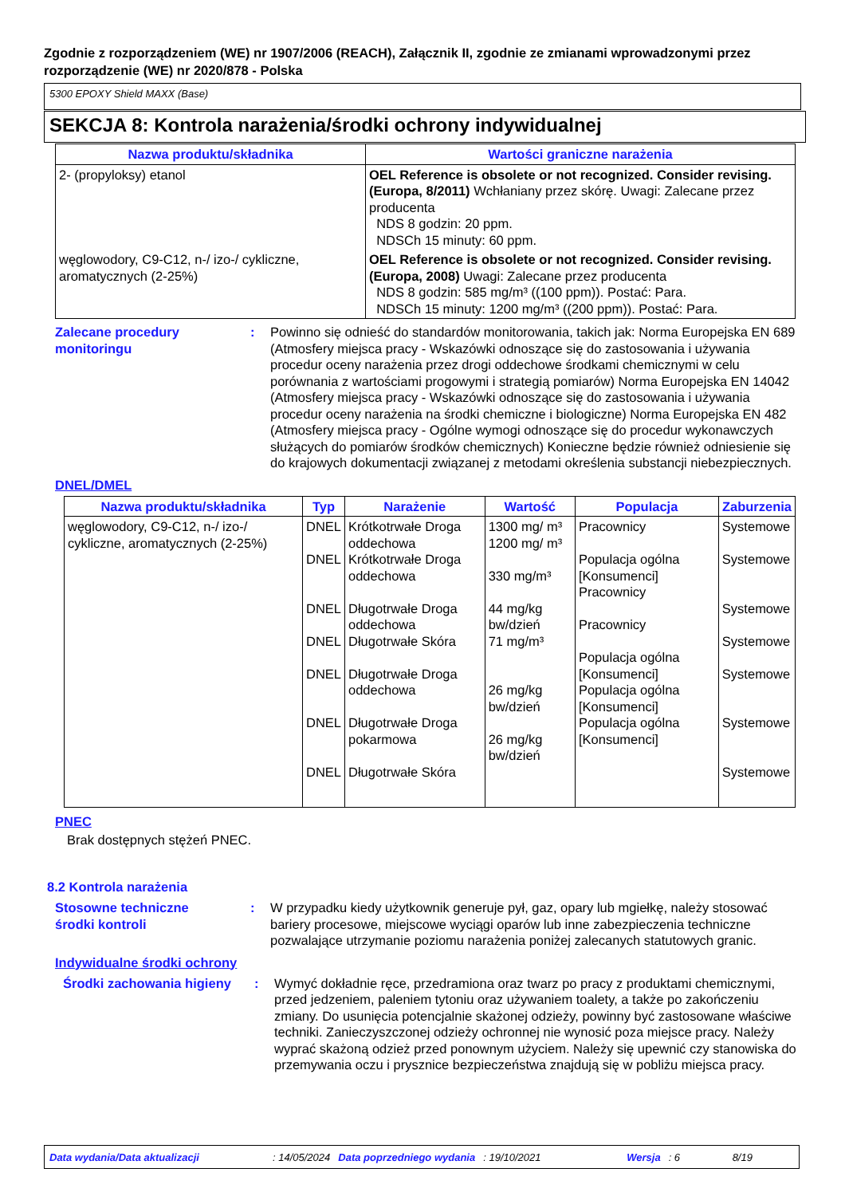Zgodnie z rozporządzeniem (WE) nr 1907/2006 (REACH), Załącznik II, zgodnie ze zmianami wprowadzonymi przez rozporządzenie (WE) nr 2020/878 - Polska
5300 EPOXY Shield MAXX (Base)
SEKCJA 8: Kontrola narażenia/środki ochrony indywidualnej
| Nazwa produktu/składnika | Wartości graniczne narażenia |
| --- | --- |
| 2- (propyloksy) etanol | OEL Reference is obsolete or not recognized. Consider revising. (Europa, 8/2011) Wchłaniany przez skórę. Uwagi: Zalecane przez producenta NDS 8 godzin: 20 ppm. NDSCh 15 minuty: 60 ppm. |
| węglowodory, C9-C12, n-/ izo-/ cykliczne, aromatycznych (2-25%) | OEL Reference is obsolete or not recognized. Consider revising. (Europa, 2008) Uwagi: Zalecane przez producenta NDS 8 godzin: 585 mg/m³ ((100 ppm)). Postać: Para. NDSCh 15 minuty: 1200 mg/m³ ((200 ppm)). Postać: Para. |
Zalecane procedury monitoringu
: Powinno się odnieść do standardów monitorowania, takich jak: Norma Europejska EN 689 (Atmosfery miejsca pracy - Wskazówki odnoszące się do zastosowania i używania procedur oceny narażenia przez drogi oddechowe środkami chemicznymi w celu porównania z wartościami progowymi i strategią pomiarów) Norma Europejska EN 14042 (Atmosfery miejsca pracy - Wskazówki odnoszące się do zastosowania i używania procedur oceny narażenia na środki chemiczne i biologiczne) Norma Europejska EN 482 (Atmosfery miejsca pracy - Ogólne wymogi odnoszące się do procedur wykonawczych służących do pomiarów środków chemicznych) Konieczne będzie również odniesienie się do krajowych dokumentacji związanej z metodami określenia substancji niebezpiecznych.
DNEL/DMEL
| Nazwa produktu/składnika | Typ | Narażenie | Wartość | Populacja | Zaburzenia |
| --- | --- | --- | --- | --- | --- |
| węglowodory, C9-C12, n-/ izo-/ cykliczne, aromatycznych (2-25%) | DNEL DNEL DNEL DNEL DNEL DNEL DNEL | Krótkotrwałe Droga oddechowa Krótkotrwałe Droga oddechowa Długotrwałe Droga oddechowa Długotrwałe Skóra Długotrwałe Droga oddechowa Długotrwałe Droga pokarmowa Długotrwałe Skóra | 1300 mg/ m³ 1200 mg/ m³ 330 mg/m³ 44 mg/kg bw/dzień 71 mg/m³ 26 mg/kg bw/dzień 26 mg/kg bw/dzień | Pracownicy Populacja ogólna [Konsumenci] Pracownicy Pracownicy Populacja ogólna [Konsumenci] Populacja ogólna [Konsumenci] Populacja ogólna [Konsumenci] | Systemowe Systemowe Systemowe Systemowe Systemowe Systemowe Systemowe |
PNEC
Brak dostępnych stężeń PNEC.
8.2 Kontrola narażenia
Stosowne techniczne
środki kontroli
: W przypadku kiedy użytkownik generuje pył, gaz, opary lub mgiełkę, należy stosować bariery procesowe, miejscowe wyciągi oparów lub inne zabezpieczenia techniczne pozwalające utrzymanie poziomu narażenia poniżej zalecanych statutowych granic.
Indywidualne środki ochrony
Środki zachowania higieny
: Wymyć dokładnie ręce, przedramiona oraz twarz po pracy z produktami chemicznymi, przed jedzeniem, paleniem tytoniu oraz używaniem toalety, a także po zakończeniu zmiany. Do usunięcia potencjalnie skażonej odzieży, powinny być zastosowane właściwe techniki. Zanieczyszczonej odzieży ochronnej nie wynosić poza miejsce pracy. Należy wyprać skażoną odzież przed ponownym użyciem. Należy się upewnić czy stanowiska do przemywania oczu i prysznice bezpieczeństwa znajdują się w pobliżu miejsca pracy.
Data wydania/Data aktualizacji: 14/05/2024 Data poprzedniego wydania: 19/10/2021 Wersja: 6 8/19